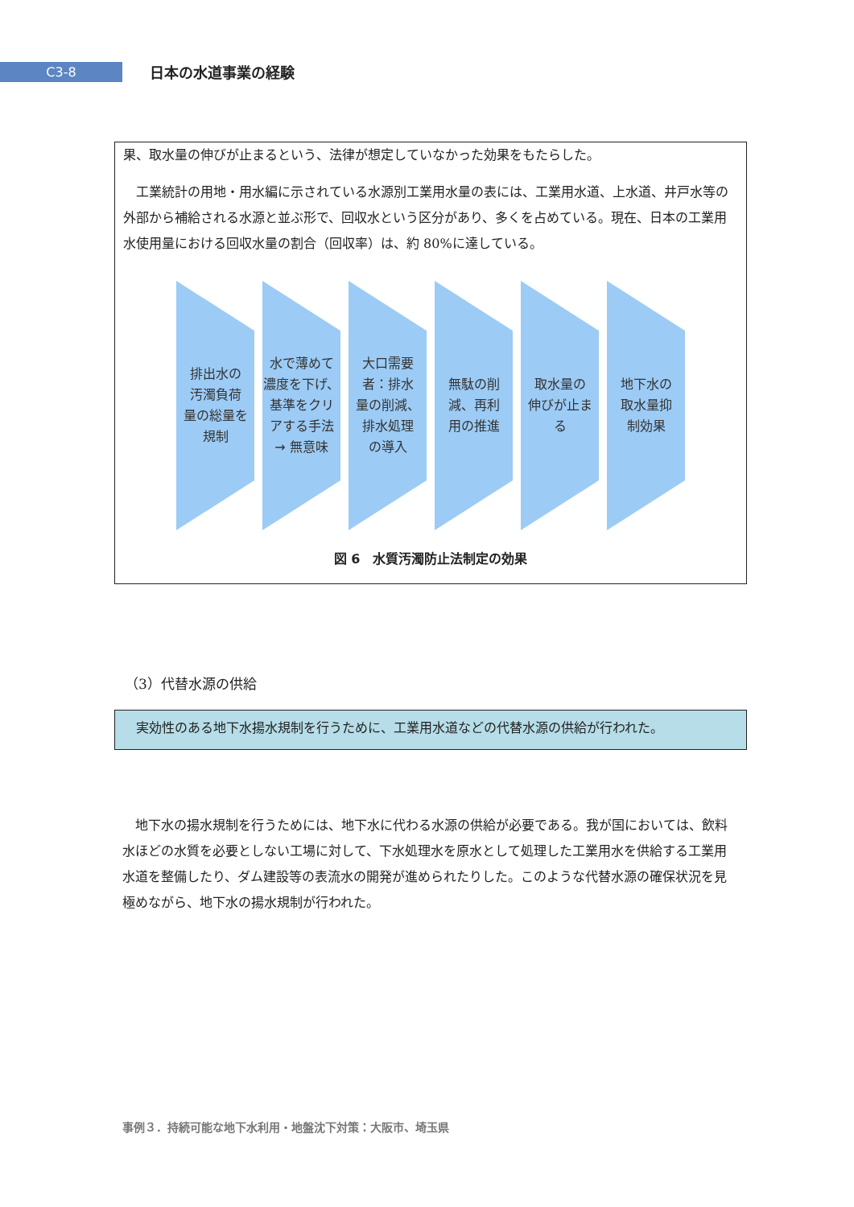C3-8
日本の水道事業の経験
果、取水量の伸びが止まるという、法律が想定していなかった効果をもたらした。
　工業統計の用地・用水編に示されている水源別工業用水量の表には、工業用水道、上水道、井戸水等の外部から補給される水源と並ぶ形で、回収水という区分があり、多くを占めている。現在、日本の工業用水使用量における回収水量の割合（回収率）は、約 80%に達している。
排出水の
汚濁負荷
量の総量を
規制
水で薄めて
濃度を下げ、
基準をクリ
アする手法
→ 無意味
大口需要
者：排水
量の削減、
排水処理
の導入
無駄の削
減、再利
用の推進
取水量の
伸びが止ま
る
地下水の
取水量抑
制効果
図 6　水質汚濁防止法制定の効果
（3）代替水源の供給
　実効性のある地下水揚水規制を行うために、工業用水道などの代替水源の供給が行われた。
　地下水の揚水規制を行うためには、地下水に代わる水源の供給が必要である。我が国においては、飲料水ほどの水質を必要としない工場に対して、下水処理水を原水として処理した工業用水を供給する工業用水道を整備したり、ダム建設等の表流水の開発が進められたりした。このような代替水源の確保状況を見極めながら、地下水の揚水規制が行われた。
事例３．持続可能な地下水利用・地盤沈下対策：大阪市、埼玉県